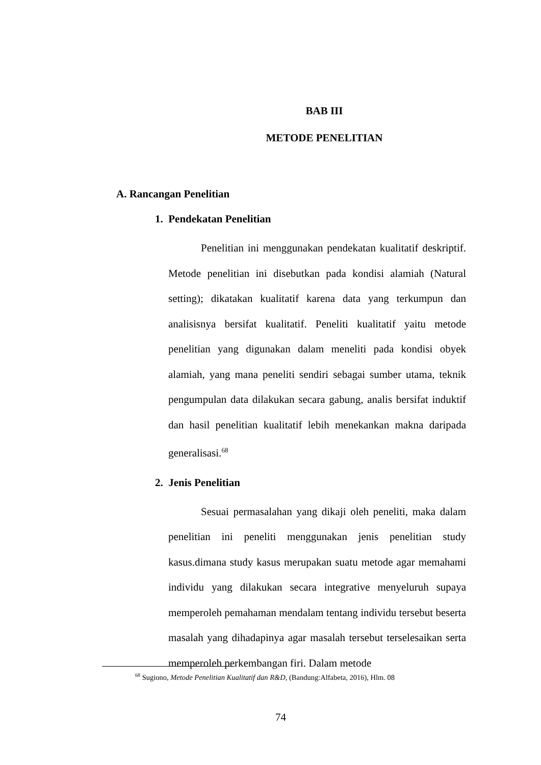BAB III
METODE PENELITIAN
A. Rancangan Penelitian
1. Pendekatan Penelitian
Penelitian ini menggunakan pendekatan kualitatif deskriptif. Metode penelitian ini disebutkan pada kondisi alamiah (Natural setting); dikatakan kualitatif karena data yang terkumpun dan analisisnya bersifat kualitatif. Peneliti kualitatif yaitu metode penelitian yang digunakan dalam meneliti pada kondisi obyek alamiah, yang mana peneliti sendiri sebagai sumber utama, teknik pengumpulan data dilakukan secara gabung, analis bersifat induktif dan hasil penelitian kualitatif lebih menekankan makna daripada generalisasi.<sup>68</sup>
2. Jenis Penelitian
Sesuai permasalahan yang dikaji oleh peneliti, maka dalam penelitian ini peneliti menggunakan jenis penelitian study kasus.dimana study kasus merupakan suatu metode agar memahami individu yang dilakukan secara integrative menyeluruh supaya memperoleh pemahaman mendalam tentang individu tersebut beserta masalah yang dihadapinya agar masalah tersebut terselesaikan serta memperoleh perkembangan firi. Dalam metode
<sup>68</sup> Sugiono, Metode Penelitian Kualitatif dan R&D, (Bandung:Alfabeta, 2016), Hlm. 08
74